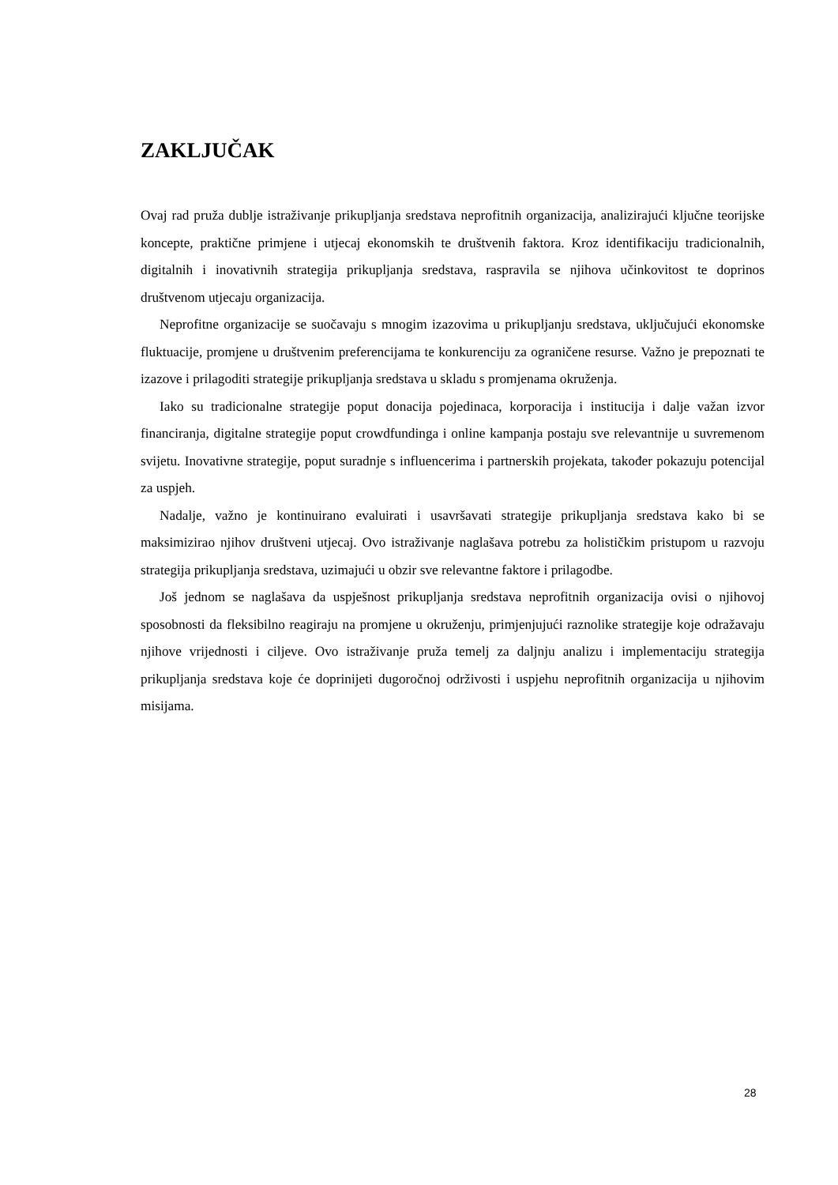ZAKLJUČAK
Ovaj rad pruža dublje istraživanje prikupljanja sredstava neprofitnih organizacija, analizirajući ključne teorijske koncepte, praktične primjene i utjecaj ekonomskih te društvenih faktora. Kroz identifikaciju tradicionalnih, digitalnih i inovativnih strategija prikupljanja sredstava, raspravila se njihova učinkovitost te doprinos društvenom utjecaju organizacija.
Neprofitne organizacije se suočavaju s mnogim izazovima u prikupljanju sredstava, uključujući ekonomske fluktuacije, promjene u društvenim preferencijama te konkurenciju za ograničene resurse. Važno je prepoznati te izazove i prilagoditi strategije prikupljanja sredstava u skladu s promjenama okruženja.
Iako su tradicionalne strategije poput donacija pojedinaca, korporacija i institucija i dalje važan izvor financiranja, digitalne strategije poput crowdfundinga i online kampanja postaju sve relevantnije u suvremenom svijetu. Inovativne strategije, poput suradnje s influencerima i partnerskih projekata, također pokazuju potencijal za uspjeh.
Nadalje, važno je kontinuirano evaluirati i usavršavati strategije prikupljanja sredstava kako bi se maksimizirao njihov društveni utjecaj. Ovo istraživanje naglašava potrebu za holističkim pristupom u razvoju strategija prikupljanja sredstava, uzimajući u obzir sve relevantne faktore i prilagodbe.
Još jednom se naglašava da uspješnost prikupljanja sredstava neprofitnih organizacija ovisi o njihovoj sposobnosti da fleksibilno reagiraju na promjene u okruženju, primjenjujući raznolike strategije koje odražavaju njihove vrijednosti i ciljeve. Ovo istraživanje pruža temelj za daljnju analizu i implementaciju strategija prikupljanja sredstava koje će doprinijeti dugoročnoj održivosti i uspjehu neprofitnih organizacija u njihovim misijama.
28